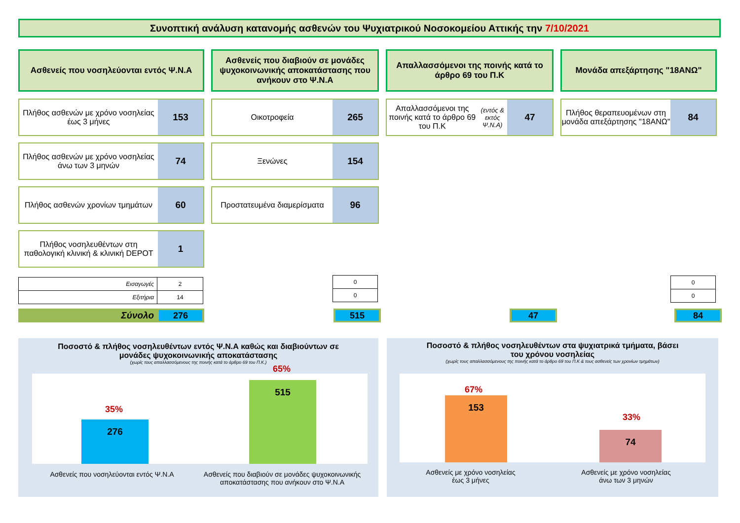Συνοπτική ανάλυση κατανομής ασθενών του Ψυχιατρικού Νοσοκομείου Αττικής την 7/10/2021
Ασθενείς που νοσηλεύονται εντός Ψ.Ν.Α
Πλήθος ασθενών με χρόνο νοσηλείας έως 3 μήνες
153
Πλήθος ασθενών με χρόνο νοσηλείας άνω των 3 μηνών
74
Πλήθος ασθενών χρονίων τμημάτων
60
Πλήθος νοσηλευθέντων στη παθολογική κλινική & κλινική DEPOT
1
| Εισαγωγές | 2 |
| Εξιτήρια | 14 |
Ασθενείς που διαβιούν σε μονάδες ψυχοκοινωνικής αποκατάστασης που ανήκουν στο Ψ.Ν.Α
Οικοτροφεία
265
Ξενώνες
154
Προστατευμένα διαμερίσματα
96
| 0 |
| 0 |
Απαλλασσόμενοι της ποινής κατά το άρθρο 69 του Π.Κ
Απαλλασσόμενοι της ποινής κατά το άρθρο 69 του Π.Κ
(εντός & εκτός Ψ.Ν.Α)
47
Μονάδα απεξάρτησης "18ΑΝΩ"
Πλήθος θεραπευομένων στη μονάδα απεξάρτησης "18ΑΝΩ"
84
| 0 |
| 0 |
Σύνολο 276 515 47 84
Ποσοστό & πλήθος νοσηλευθέντων εντός Ψ.Ν.Α καθώς και διαβιούντων σε
μονάδες ψυχοκοινωνικής αποκατάστασης
(χωρίς τους απαλλασσόμενους της ποινής κατά το άρθρο 69 του Π.Κ.)
276 515
35%
65%
Ασθενείς που νοσηλεύονται εντός Ψ.Ν.Α
Ασθενείς που διαβιούν σε μονάδες ψυχοκοινωνικής αποκατάστασης που ανήκουν στο Ψ.Ν.Α
Ποσοστό & πλήθος νοσηλευθέντων στα ψυχιατρικά τμήματα, βάσει
του χρόνου νοσηλείας
(χωρίς τους απαλλασσόμενους της ποινής κατά το άρθρο 69 του Π.Κ & τους ασθενείς των χρονίων τμημάτων)
153 74
67%
33%
Ασθενείς με χρόνο νοσηλείας έως 3 μήνες
Ασθενείς με χρόνο νοσηλείας άνω των 3 μηνών